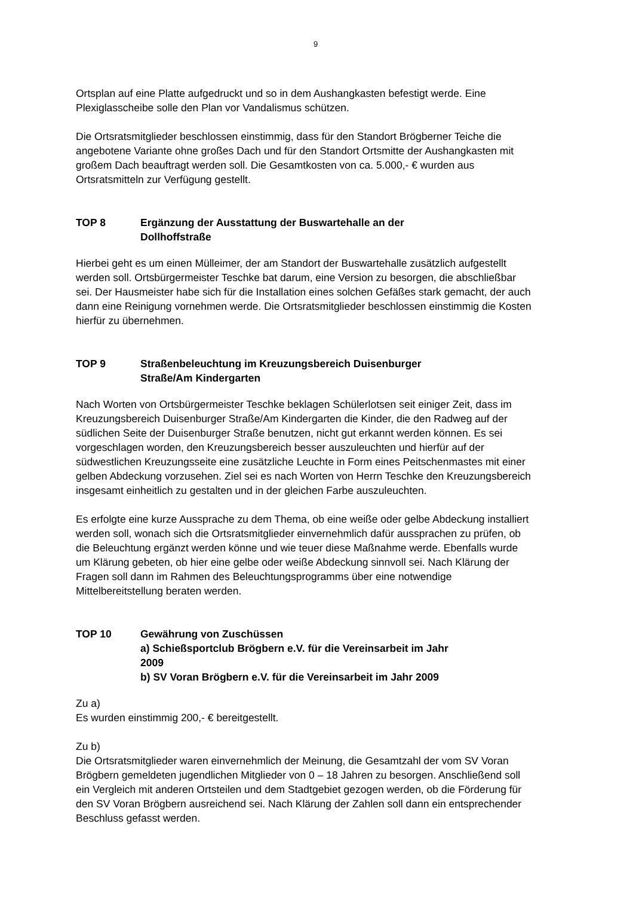9
Ortsplan auf eine Platte aufgedruckt und so in dem Aushangkasten befestigt werde. Eine Plexiglasscheibe solle den Plan vor Vandalismus schützen.
Die Ortsratsmitglieder beschlossen einstimmig, dass für den Standort Brögberner Teiche die angebotene Variante ohne großes Dach und für den Standort Ortsmitte der Aushangkasten mit großem Dach beauftragt werden soll. Die Gesamtkosten von ca. 5.000,- € wurden aus Ortsratsmitteln zur Verfügung gestellt.
TOP 8 Ergänzung der Ausstattung der Buswartehalle an der Dollhoffstraße
Hierbei geht es um einen Mülleimer, der am Standort der Buswartehalle zusätzlich aufgestellt werden soll. Ortsbürgermeister Teschke bat darum, eine Version zu besorgen, die abschließbar sei. Der Hausmeister habe sich für die Installation eines solchen Gefäßes stark gemacht, der auch dann eine Reinigung vornehmen werde. Die Ortsratsmitglieder beschlossen einstimmig die Kosten hierfür zu übernehmen.
TOP 9 Straßenbeleuchtung im Kreuzungsbereich Duisenburger Straße/Am Kindergarten
Nach Worten von Ortsbürgermeister Teschke beklagen Schülerlotsen seit einiger Zeit, dass im Kreuzungsbereich Duisenburger Straße/Am Kindergarten die Kinder, die den Radweg auf der südlichen Seite der Duisenburger Straße benutzen, nicht gut erkannt werden können. Es sei vorgeschlagen worden, den Kreuzungsbereich besser auszuleuchten und hierfür auf der südwestlichen Kreuzungsseite eine zusätzliche Leuchte in Form eines Peitschenmastes mit einer gelben Abdeckung vorzusehen. Ziel sei es nach Worten von Herrn Teschke den Kreuzungsbereich insgesamt einheitlich zu gestalten und in der gleichen Farbe auszuleuchten.
Es erfolgte eine kurze Aussprache zu dem Thema, ob eine weiße oder gelbe Abdeckung installiert werden soll, wonach sich die Ortsratsmitglieder einvernehmlich dafür aussprachen zu prüfen, ob die Beleuchtung ergänzt werden könne und wie teuer diese Maßnahme werde. Ebenfalls wurde um Klärung gebeten, ob hier eine gelbe oder weiße Abdeckung sinnvoll sei. Nach Klärung der Fragen soll dann im Rahmen des Beleuchtungsprogramms über eine notwendige Mittelbereitstellung beraten werden.
TOP 10 Gewährung von Zuschüssen
a) Schießsportclub Brögbern e.V. für die Vereinsarbeit im Jahr 2009
b) SV Voran Brögbern e.V. für die Vereinsarbeit im Jahr 2009
Zu a)
Es wurden einstimmig 200,- € bereitgestellt.
Zu b)
Die Ortsratsmitglieder waren einvernehmlich der Meinung, die Gesamtzahl der vom SV Voran Brögbern gemeldeten jugendlichen Mitglieder von 0 – 18 Jahren zu besorgen. Anschließend soll ein Vergleich mit anderen Ortsteilen und dem Stadtgebiet gezogen werden, ob die Förderung für den SV Voran Brögbern ausreichend sei. Nach Klärung der Zahlen soll dann ein entsprechender Beschluss gefasst werden.